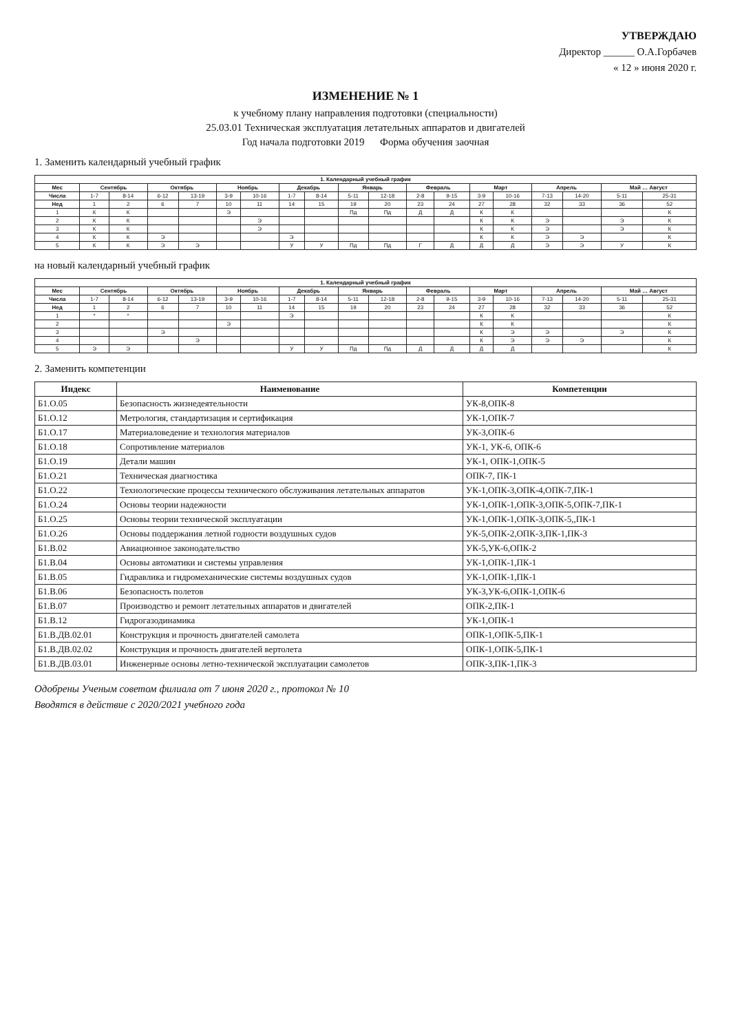УТВЕРЖДАЮ
Директор ______ О.А.Горбачев
« 12 » июня 2020 г.
ИЗМЕНЕНИЕ № 1
к учебному плану направления подготовки (специальности)
25.03.01 Техническая эксплуатация летательных аппаратов и двигателей
Год начала подготовки 2019 Форма обучения заочная
1. Заменить календарный учебный график
| 1. Календарный учебный график | | | | | | | | | | | | | | | | | | |
| --- | --- | --- | --- | --- | --- | --- | --- | --- | --- | --- | --- | --- | --- | --- | --- | --- | --- | --- |
| Мес | Сентябрь | | Октябрь | | Ноябрь | | Декабрь | | Январь | | Февраль | | Март | | Апрель | | Май … Август | |
| Числа | 1-7 | 8-14 | 6-12 | 13-19 | 3-9 | 10-16 | 1-7 | 8-14 | 5-11 | 12-18 | 2-8 | 9-15 | 3-9 | 10-16 | 7-13 | 14-20 | 5-11 | 25-31 |
| Нед | 1 | 2 | 6 | 7 | 10 | 11 | 14 | 15 | 19 | 20 | 23 | 24 | 27 | 28 | 32 | 33 | 36 | 52 |
| 1 | К | К | | | Э | | | | Пд | Пд | Д | Д | К | К | | | | К |
| 2 | К | К | | | | Э | | | | | | | К | К | Э | | Э | К |
| 3 | К | К | | | | Э | | | | | | | К | К | Э | | Э | К |
| 4 | К | К | Э | | | | Э | | | | | | К | К | Э | Э | | К |
| 5 | К | К | Э | Э | | | У | У | Пд | Пд | Г | Д | Д | Д | Э | Э | У | К |
на новый календарный учебный график
| 1. Календарный учебный график | | | | | | | | | | | | | | | | | | |
| --- | --- | --- | --- | --- | --- | --- | --- | --- | --- | --- | --- | --- | --- | --- | --- | --- | --- | --- |
| Мес | Сентябрь | | Октябрь | | Ноябрь | | Декабрь | | Январь | | Февраль | | Март | | Апрель | | Май … Август | |
| Числа | 1-7 | 8-14 | 6-12 | 13-19 | 3-9 | 10-16 | 1-7 | 8-14 | 5-11 | 12-18 | 2-8 | 9-15 | 3-9 | 10-16 | 7-13 | 14-20 | 5-11 | 25-31 |
| Нед | 1 | 2 | 6 | 7 | 10 | 11 | 14 | 15 | 19 | 20 | 23 | 24 | 27 | 28 | 32 | 33 | 36 | 52 |
| 1 | * | * | | | | | Э | | | | | | К | К | | | | К |
| 2 | | | | | Э | | | | | | | | К | К | | | | К |
| 3 | | | Э | | | | | | | | | | К | Э | Э | | Э | К |
| 4 | | | | Э | | | | | | | | | К | Э | Э | Э | | К |
| 5 | Э | Э | | | | | У | У | Пд | Пд | Д | Д | Д | Д | | | | К |
2. Заменить компетенции
| Индекс | Наименование | Компетенции |
| --- | --- | --- |
| Б1.О.05 | Безопасность жизнедеятельности | УК-8,ОПК-8 |
| Б1.О.12 | Метрология, стандартизация и сертификация | УК-1,ОПК-7 |
| Б1.О.17 | Материаловедение и технология материалов | УК-3,ОПК-6 |
| Б1.О.18 | Сопротивление материалов | УК-1, УК-6, ОПК-6 |
| Б1.О.19 | Детали машин | УК-1, ОПК-1,ОПК-5 |
| Б1.О.21 | Техническая диагностика | ОПК-7, ПК-1 |
| Б1.О.22 | Технологические процессы технического обслуживания летательных аппаратов | УК-1,ОПК-3,ОПК-4,ОПК-7,ПК-1 |
| Б1.О.24 | Основы теории надежности | УК-1,ОПК-1,ОПК-3,ОПК-5,ОПК-7,ПК-1 |
| Б1.О.25 | Основы теории технической эксплуатации | УК-1,ОПК-1,ОПК-3,ОПК-5,,ПК-1 |
| Б1.О.26 | Основы поддержания летной годности воздушных судов | УК-5,ОПК-2,ОПК-3,ПК-1,ПК-3 |
| Б1.В.02 | Авиационное законодательство | УК-5,УК-6,ОПК-2 |
| Б1.В.04 | Основы автоматики и системы управления | УК-1,ОПК-1,ПК-1 |
| Б1.В.05 | Гидравлика и гидромеханические системы воздушных судов | УК-1,ОПК-1,ПК-1 |
| Б1.В.06 | Безопасность полетов | УК-3,УК-6,ОПК-1,ОПК-6 |
| Б1.В.07 | Производство и ремонт летательных аппаратов и двигателей | ОПК-2,ПК-1 |
| Б1.В.12 | Гидрогазодинамика | УК-1,ОПК-1 |
| Б1.В.ДВ.02.01 | Конструкция и прочность двигателей самолета | ОПК-1,ОПК-5,ПК-1 |
| Б1.В.ДВ.02.02 | Конструкция и прочность двигателей вертолета | ОПК-1,ОПК-5,ПК-1 |
| Б1.В.ДВ.03.01 | Инженерные основы летно-технической эксплуатации самолетов | ОПК-3,ПК-1,ПК-3 |
Одобрены Ученым советом филиала от 7 июня 2020 г., протокол № 10
Вводятся в действие с 2020/2021 учебного года